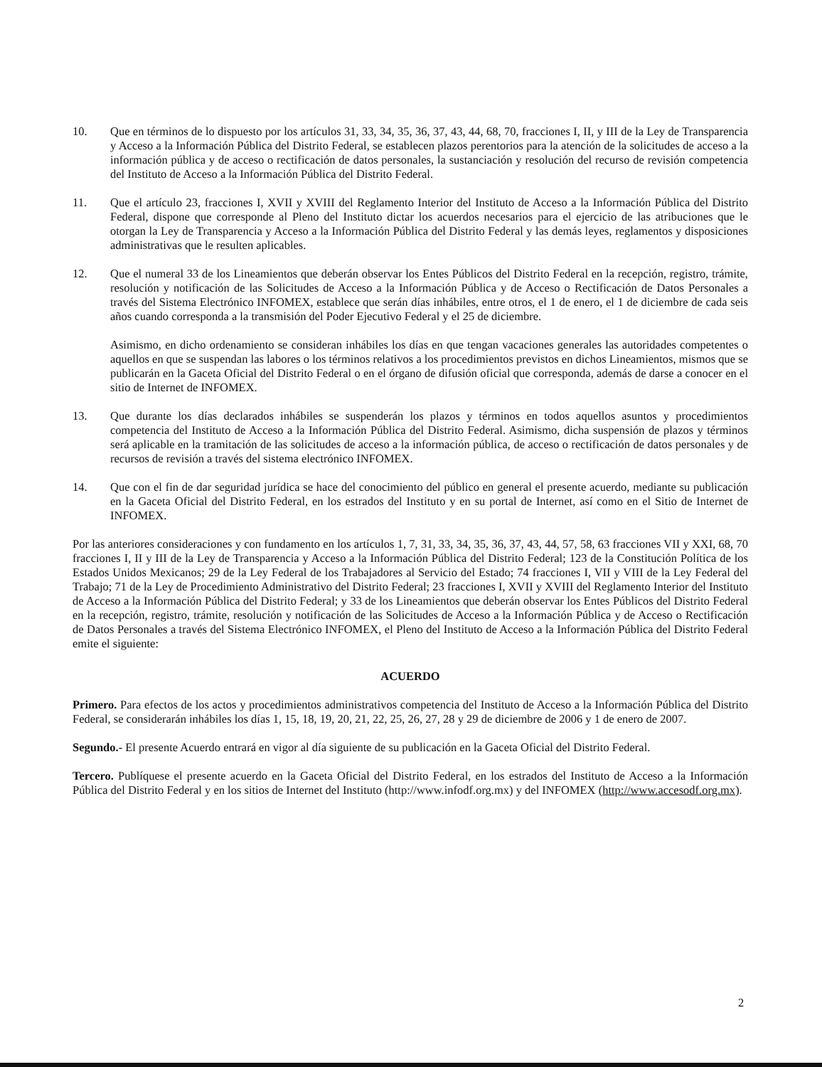10. Que en términos de lo dispuesto por los artículos 31, 33, 34, 35, 36, 37, 43, 44, 68, 70, fracciones I, II, y III de la Ley de Transparencia y Acceso a la Información Pública del Distrito Federal, se establecen plazos perentorios para la atención de la solicitudes de acceso a la información pública y de acceso o rectificación de datos personales, la sustanciación y resolución del recurso de revisión competencia del Instituto de Acceso a la Información Pública del Distrito Federal.
11. Que el artículo 23, fracciones I, XVII y XVIII del Reglamento Interior del Instituto de Acceso a la Información Pública del Distrito Federal, dispone que corresponde al Pleno del Instituto dictar los acuerdos necesarios para el ejercicio de las atribuciones que le otorgan la Ley de Transparencia y Acceso a la Información Pública del Distrito Federal y las demás leyes, reglamentos y disposiciones administrativas que le resulten aplicables.
12. Que el numeral 33 de los Lineamientos que deberán observar los Entes Públicos del Distrito Federal en la recepción, registro, trámite, resolución y notificación de las Solicitudes de Acceso a la Información Pública y de Acceso o Rectificación de Datos Personales a través del Sistema Electrónico INFOMEX, establece que serán días inhábiles, entre otros, el 1 de enero, el 1 de diciembre de cada seis años cuando corresponda a la transmisión del Poder Ejecutivo Federal y el 25 de diciembre.
Asimismo, en dicho ordenamiento se consideran inhábiles los días en que tengan vacaciones generales las autoridades competentes o aquellos en que se suspendan las labores o los términos relativos a los procedimientos previstos en dichos Lineamientos, mismos que se publicarán en la Gaceta Oficial del Distrito Federal o en el órgano de difusión oficial que corresponda, además de darse a conocer en el sitio de Internet de INFOMEX.
13. Que durante los días declarados inhábiles se suspenderán los plazos y términos en todos aquellos asuntos y procedimientos competencia del Instituto de Acceso a la Información Pública del Distrito Federal. Asimismo, dicha suspensión de plazos y términos será aplicable en la tramitación de las solicitudes de acceso a la información pública, de acceso o rectificación de datos personales y de recursos de revisión a través del sistema electrónico INFOMEX.
14. Que con el fin de dar seguridad jurídica se hace del conocimiento del público en general el presente acuerdo, mediante su publicación en la Gaceta Oficial del Distrito Federal, en los estrados del Instituto y en su portal de Internet, así como en el Sitio de Internet de INFOMEX.
Por las anteriores consideraciones y con fundamento en los artículos 1, 7, 31, 33, 34, 35, 36, 37, 43, 44, 57, 58, 63 fracciones VII y XXI, 68, 70 fracciones I, II y III de la Ley de Transparencia y Acceso a la Información Pública del Distrito Federal; 123 de la Constitución Política de los Estados Unidos Mexicanos; 29 de la Ley Federal de los Trabajadores al Servicio del Estado; 74 fracciones I, VII y VIII de la Ley Federal del Trabajo; 71 de la Ley de Procedimiento Administrativo del Distrito Federal; 23 fracciones I, XVII y XVIII del Reglamento Interior del Instituto de Acceso a la Información Pública del Distrito Federal; y 33 de los Lineamientos que deberán observar los Entes Públicos del Distrito Federal en la recepción, registro, trámite, resolución y notificación de las Solicitudes de Acceso a la Información Pública y de Acceso o Rectificación de Datos Personales a través del Sistema Electrónico INFOMEX, el Pleno del Instituto de Acceso a la Información Pública del Distrito Federal emite el siguiente:
ACUERDO
Primero. Para efectos de los actos y procedimientos administrativos competencia del Instituto de Acceso a la Información Pública del Distrito Federal, se considerarán inhábiles los días 1, 15, 18, 19, 20, 21, 22, 25, 26, 27, 28 y 29 de diciembre de 2006 y 1 de enero de 2007.
Segundo.- El presente Acuerdo entrará en vigor al día siguiente de su publicación en la Gaceta Oficial del Distrito Federal.
Tercero. Publíquese el presente acuerdo en la Gaceta Oficial del Distrito Federal, en los estrados del Instituto de Acceso a la Información Pública del Distrito Federal y en los sitios de Internet del Instituto (http://www.infodf.org.mx) y del INFOMEX (http://www.accesodf.org.mx).
2